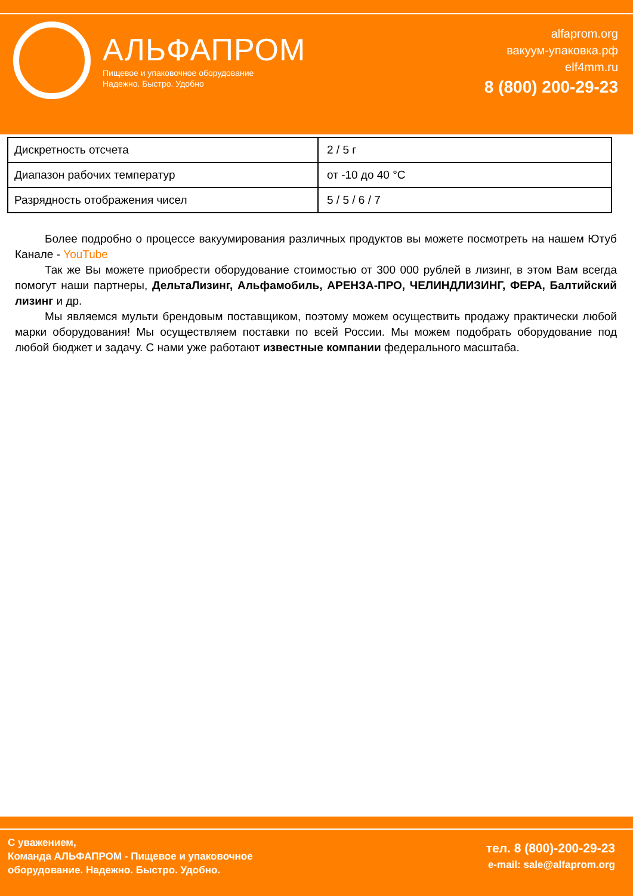АЛЬФАПРОМ
Пищевое и упаковочное оборудование
Надежно. Быстро. Удобно
alfaprom.org
вакуум-упаковка.рф
elf4mm.ru
8 (800) 200-29-23
| Дискретность отсчета | 2 / 5 г |
| Диапазон рабочих температур | от -10 до 40 °C |
| Разрядность отображения чисел | 5 / 5 / 6 / 7 |
Более подробно о процессе вакуумирования различных продуктов вы можете посмотреть на нашем Ютуб Канале - YouTube
Так же Вы можете приобрести оборудование стоимостью от 300 000 рублей в лизинг, в этом Вам всегда помогут наши партнеры, ДельтаЛизинг, Альфамобиль, АРЕНЗА-ПРО, ЧЕЛИНДЛИЗИНГ, ФЕРА, Балтийский лизинг и др.
Мы являемся мульти брендовым поставщиком, поэтому можем осуществить продажу практически любой марки оборудования! Мы осуществляем поставки по всей России. Мы можем подобрать оборудование под любой бюджет и задачу. С нами уже работают известные компании федерального масштаба.
С уважением,
Команда АЛЬФАПРОМ - Пищевое и упаковочное
оборудование. Надежно. Быстро. Удобно.
тел. 8 (800)-200-29-23
e-mail: sale@alfaprom.org